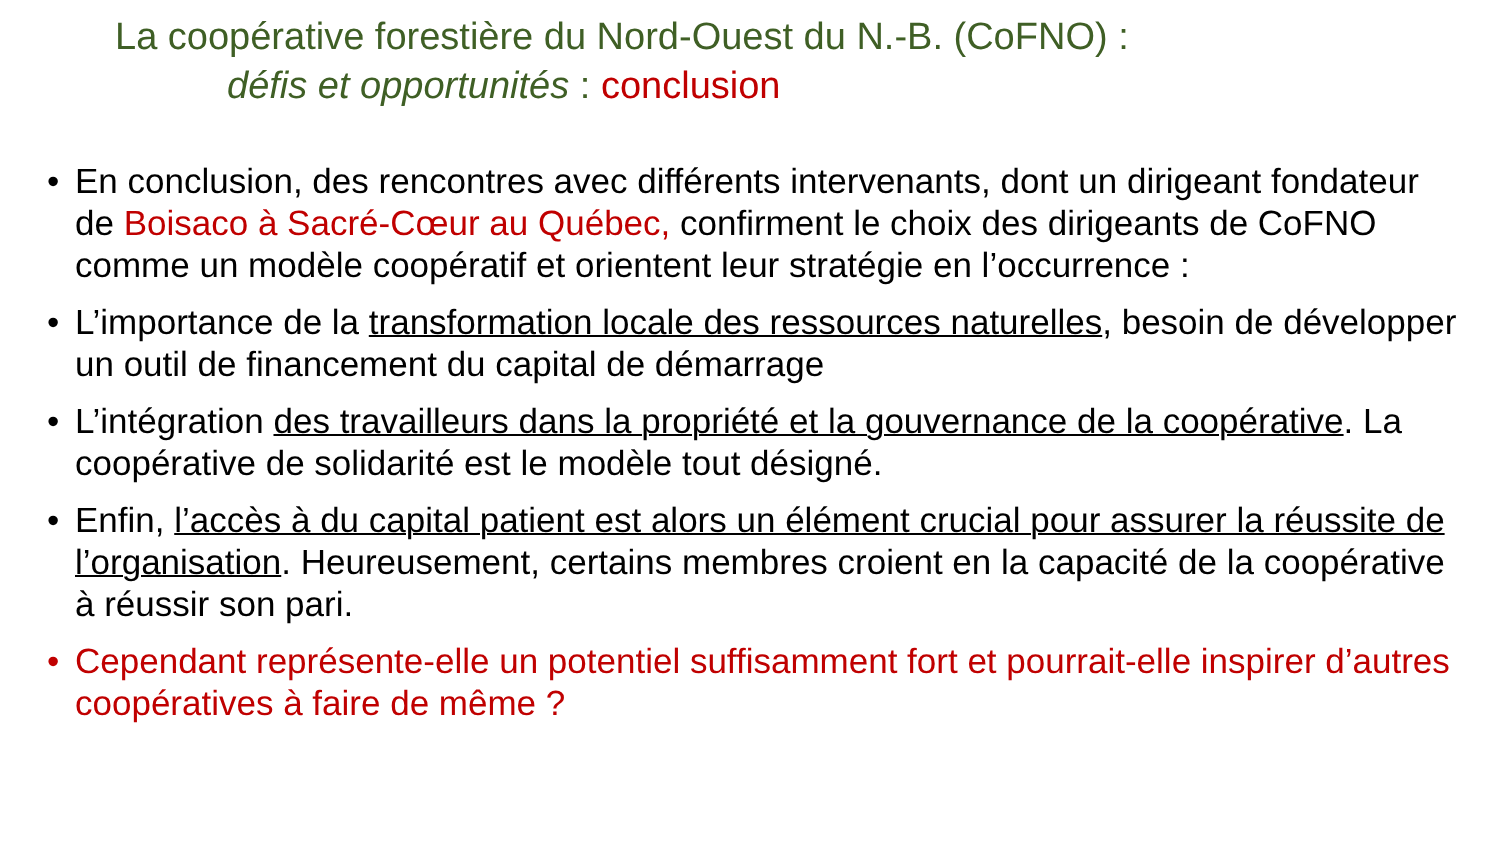La coopérative forestière du Nord-Ouest du N.-B. (CoFNO) :
défis et opportunités : conclusion
• En conclusion, des rencontres avec différents intervenants, dont un dirigeant fondateur de Boisaco à Sacré-Cœur au Québec, confirment le choix des dirigeants de CoFNO comme un modèle coopératif et orientent leur stratégie en l’occurrence :
• L’importance de la transformation locale des ressources naturelles, besoin de développer un outil de financement du capital de démarrage
• L’intégration des travailleurs dans la propriété et la gouvernance de la coopérative. La coopérative de solidarité est le modèle tout désigné.
• Enfin, l’accès à du capital patient est alors un élément crucial pour assurer la réussite de l’organisation. Heureusement, certains membres croient en la capacité de la coopérative à réussir son pari.
• Cependant représente-elle un potentiel suffisamment fort et pourrait-elle inspirer d’autres coopératives à faire de même ?